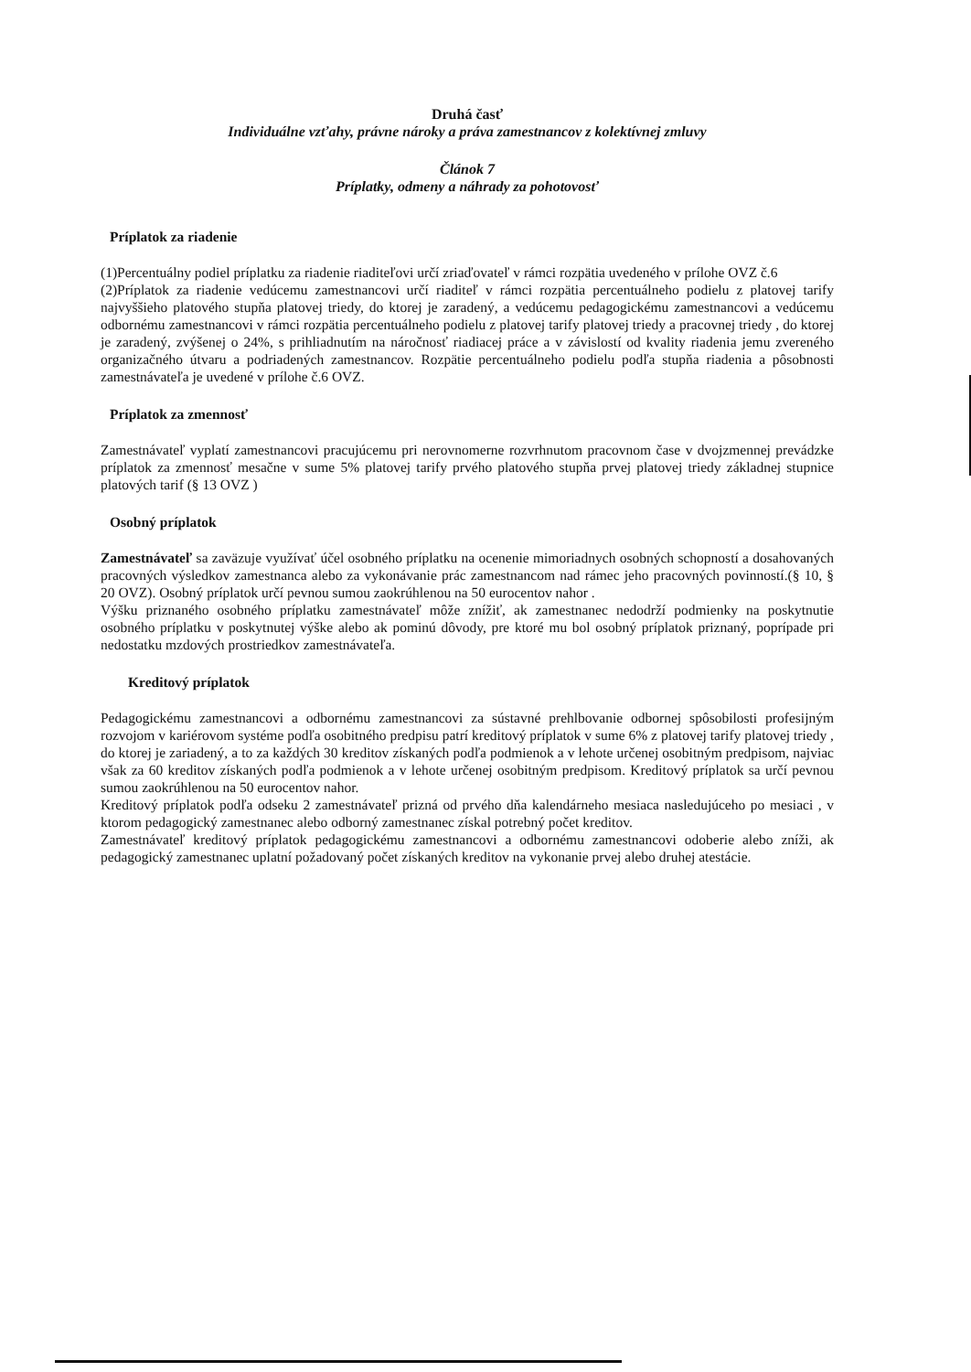Druhá časť
Individuálne vzťahy, právne nároky a práva zamestnancov z kolektívnej zmluvy
Článok 7
Príplatky, odmeny a náhrady za pohotovosť
Príplatok za riadenie
(1)Percentuálny podiel príplatku za riadenie riaditeľovi určí zriaďovateľ v rámci rozpätia uvedeného v prílohe OVZ č.6
(2)Príplatok za riadenie vedúcemu zamestnancovi určí riaditeľ v rámci rozpätia percentuálneho podielu z platovej tarify najvyššieho platového stupňa platovej triedy, do ktorej je zaradený, a vedúcemu pedagogickému zamestnancovi a vedúcemu odbornému zamestnancovi v rámci rozpätia percentuálneho podielu z platovej tarify platovej triedy a pracovnej triedy , do ktorej je zaradený, zvýšenej o 24%, s prihliadnutím na náročnosť riadiacej práce a v závislostí od kvality riadenia jemu zvereného organizačného útvaru a podriadených zamestnancov. Rozpätie percentuálneho podielu podľa stupňa riadenia a pôsobnosti zamestnávateľa je uvedené v prílohe č.6 OVZ.
Príplatok za zmennosť
Zamestnávateľ vyplatí zamestnancovi pracujúcemu pri nerovnomerne rozvrhnutom pracovnom čase v dvojzmennej prevádzke príplatok za zmennosť mesačne v sume 5% platovej tarify prvého platového stupňa prvej platovej triedy základnej stupnice platových tarif (§ 13 OVZ )
Osobný príplatok
Zamestnávateľ sa zaväzuje využívať účel osobného príplatku na ocenenie mimoriadnych osobných schopností a dosahovaných pracovných výsledkov zamestnanca alebo za vykonávanie prác zamestnancom nad rámec jeho pracovných povinností.(§ 10, § 20 OVZ). Osobný príplatok určí pevnou sumou zaokrúhlenou na 50 eurocentov nahor .
Výšku priznaného osobného príplatku zamestnávateľ môže znížiť, ak zamestnanec nedodrží podmienky na poskytnutie osobného príplatku v poskytnutej výške alebo ak pominú dôvody, pre ktoré mu bol osobný príplatok priznaný, poprípade pri nedostatku mzdových prostriedkov zamestnávateľa.
Kreditový príplatok
Pedagogickému zamestnancovi a odbornému zamestnancovi za sústavné prehlbovanie odbornej spôsobilosti profesijným rozvojom v kariérovom systéme podľa osobitného predpisu patrí kreditový príplatok v sume 6% z platovej tarify platovej triedy , do ktorej je zariadený, a to za každých 30 kreditov získaných podľa podmienok a v lehote určenej osobitným predpisom, najviac však za 60 kreditov získaných podľa podmienok a v lehote určenej osobitným predpisom. Kreditový príplatok sa určí pevnou sumou zaokrúhlenou na 50 eurocentov nahor.
Kreditový príplatok podľa odseku 2 zamestnávateľ prizná od prvého dňa kalendárneho mesiaca nasledujúceho po mesiaci , v ktorom pedagogický zamestnanec alebo odborný zamestnanec získal potrebný počet kreditov.
Zamestnávateľ kreditový príplatok pedagogickému zamestnancovi a odbornému zamestnancovi odoberie alebo zníži, ak pedagogický zamestnanec uplatní požadovaný počet získaných kreditov na vykonanie prvej alebo druhej atestácie.